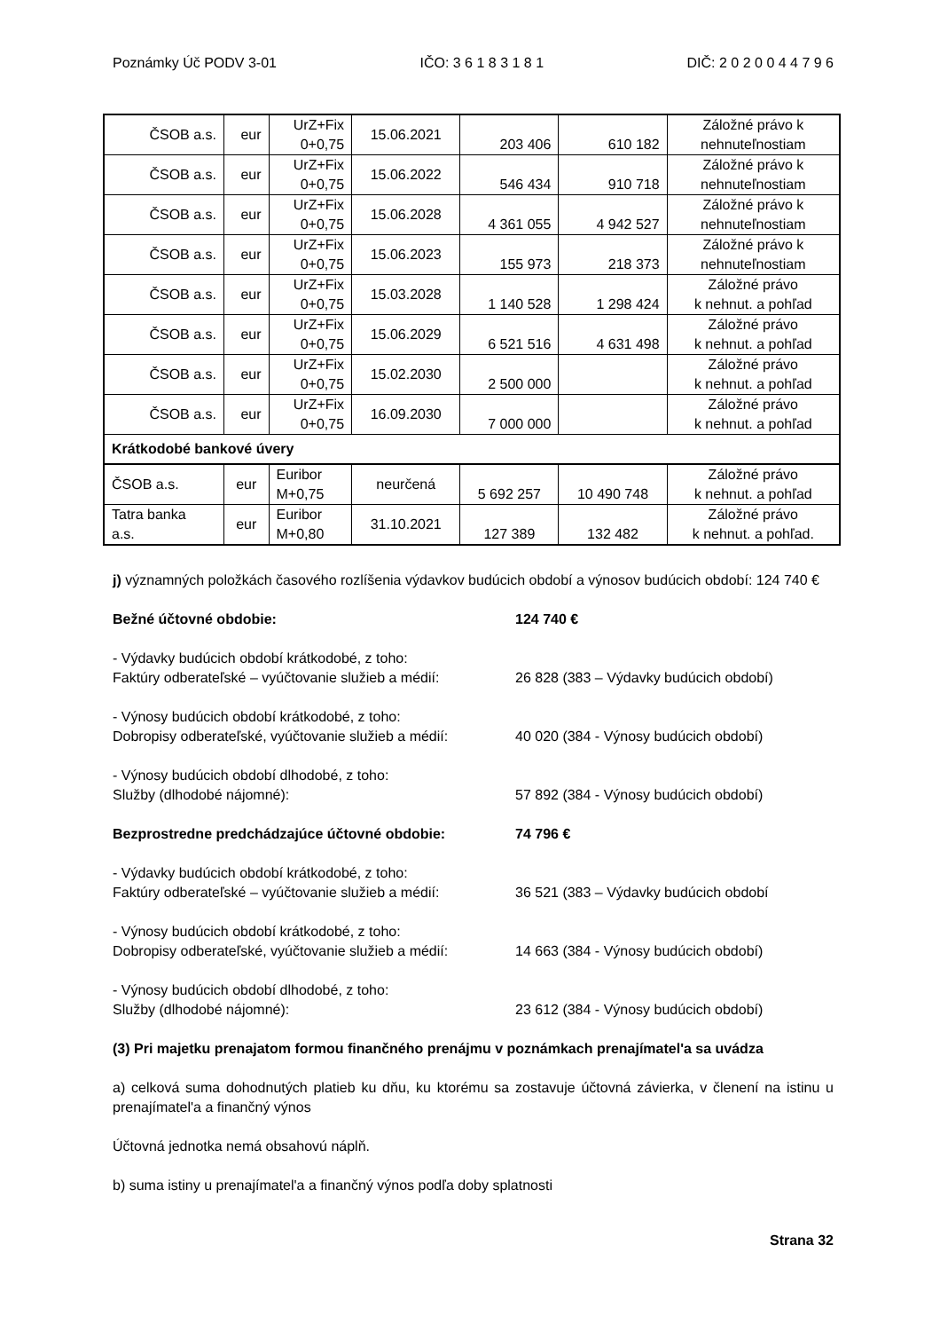Poznámky Úč PODV 3-01 IČO: 3 6 1 8 3 1 8 1 DIČ: 2 0 2 0 0 4 4 7 9 6
| ČSOB a.s. | eur | UrZ+Fix 0+0,75 | 15.06.2021 | 203 406 | 610 182 | Záložné právo k nehnuteľnostiam |
| ČSOB a.s. | eur | UrZ+Fix 0+0,75 | 15.06.2022 | 546 434 | 910 718 | Záložné právo k nehnuteľnostiam |
| ČSOB a.s. | eur | UrZ+Fix 0+0,75 | 15.06.2028 | 4 361 055 | 4 942 527 | Záložné právo k nehnuteľnostiam |
| ČSOB a.s. | eur | UrZ+Fix 0+0,75 | 15.06.2023 | 155 973 | 218 373 | Záložné právo k nehnuteľnostiam |
| ČSOB a.s. | eur | UrZ+Fix 0+0,75 | 15.03.2028 | 1 140 528 | 1 298 424 | Záložné právo k nehnut. a pohľad |
| ČSOB a.s. | eur | UrZ+Fix 0+0,75 | 15.06.2029 | 6 521 516 | 4 631 498 | Záložné právo k nehnut. a pohľad |
| ČSOB a.s. | eur | UrZ+Fix 0+0,75 | 15.02.2030 | 2 500 000 | | Záložné právo k nehnut. a pohľad |
| ČSOB a.s. | eur | UrZ+Fix 0+0,75 | 16.09.2030 | 7 000 000 | | Záložné právo k nehnut. a pohľad |
| Krátkodobé bankové úvery | | | | | | |
| ČSOB a.s. | eur | Euribor M+0,75 | neurčená | 5 692 257 | 10 490 748 | Záložné právo k nehnut. a pohľad |
| Tatra banka a.s. | eur | Euribor M+0,80 | 31.10.2021 | 127 389 | 132 482 | Záložné právo k nehnut. a pohľad. |
j) významných položkách časového rozlíšenia výdavkov budúcich období a výnosov budúcich období: 124 740 €
Bežné účtovné obdobie: 124 740 €
- Výdavky budúcich období krátkodobé, z toho:
Faktúry odberateľské – vyúčtovanie služieb a médií: 26 828 (383 – Výdavky budúcich období)
- Výnosy budúcich období krátkodobé, z toho:
Dobropisy odberateľské, vyúčtovanie služieb a médií: 40 020 (384 - Výnosy budúcich období)
- Výnosy budúcich období dlhodobé, z toho:
Služby (dlhodobé nájomné): 57 892 (384 - Výnosy budúcich období)
Bezprostredne predchádzajúce účtovné obdobie: 74 796 €
- Výdavky budúcich období krátkodobé, z toho:
Faktúry odberateľské – vyúčtovanie služieb a médií: 36 521 (383 – Výdavky budúcich období
- Výnosy budúcich období krátkodobé, z toho:
Dobropisy odberateľské, vyúčtovanie služieb a médií: 14 663 (384 - Výnosy budúcich období)
- Výnosy budúcich období dlhodobé, z toho:
Služby (dlhodobé nájomné): 23 612 (384 - Výnosy budúcich období)
(3) Pri majetku prenajatom formou finančného prenájmu v poznámkach prenajímatel'a sa uvádza
a) celková suma dohodnutých platieb ku dňu, ku ktorému sa zostavuje účtovná závierka, v členení na istinu u prenajímatel'a a finančný výnos
Účtovná jednotka nemá obsahovú náplň.
b) suma istiny u prenajímatel'a a finančný výnos podľa doby splatnosti
Strana 32